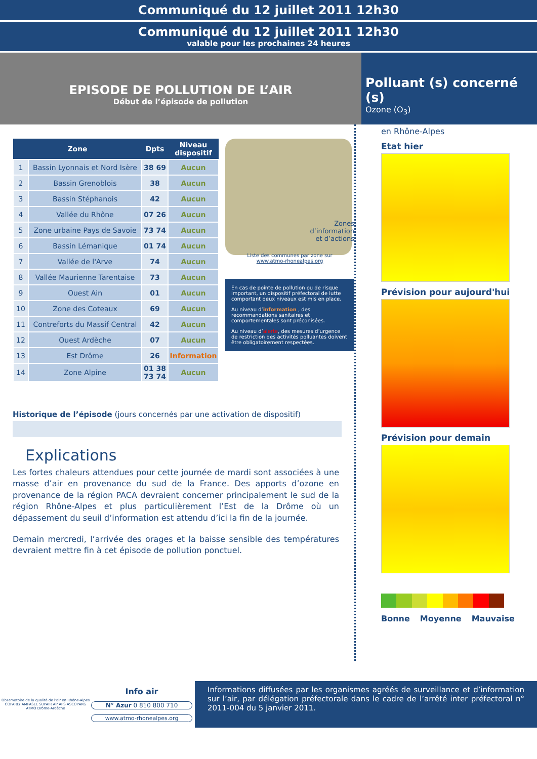Communiqué du 12 juillet 2011 12h30
Communiqué du 12 juillet 2011 12h30
valable pour les prochaines 24 heures
EPISODE DE POLLUTION DE L’AIR
Début de l’épisode de pollution
Polluant (s) concerné (s)
Ozone (O<sub>3</sub>)
| Zone | | Dpts | Niveau dispositif |
| --- | --- | --- | --- |
| 1 | Bassin Lyonnais et Nord Isère | 38 69 | Aucun |
| 2 | Bassin Grenoblois | 38 | Aucun |
| 3 | Bassin Stéphanois | 42 | Aucun |
| 4 | Vallée du Rhône | 07 26 | Aucun |
| 5 | Zone urbaine Pays de Savoie | 73 74 | Aucun |
| 6 | Bassin Lémanique | 01 74 | Aucun |
| 7 | Vallée de l'Arve | 74 | Aucun |
| 8 | Vallée Maurienne Tarentaise | 73 | Aucun |
| 9 | Ouest Ain | 01 | Aucun |
| 10 | Zone des Coteaux | 69 | Aucun |
| 11 | Contreforts du Massif Central | 42 | Aucun |
| 12 | Ouest Ardèche | 07 | Aucun |
| 13 | Est Drôme | 26 | Information |
| 14 | Zone Alpine | 01 38 73 74 | Aucun |
Zones
d’information
et d’actions
Liste des communes par zone sur
www.atmo-rhonealpes.org
En cas de pointe de pollution ou de risque important, un dispositif préfectoral de lutte comportant deux niveaux est mis en place.
Au niveau d’information , des recommandations sanitaires et comportementales sont préconisées.
Au niveau d’alerte, des mesures d’urgence de restriction des activités polluantes doivent être obligatoirement respectées.
Historique de l’épisode (jours concernés par une activation de dispositif)
Explications
Les fortes chaleurs attendues pour cette journée de mardi sont associées à une masse d’air en provenance du sud de la France. Des apports d’ozone en provenance de la région PACA devraient concerner principalement le sud de la région Rhône-Alpes et plus particulièrement l’Est de la Drôme où un dépassement du seuil d’information est attendu d’ici la fin de la journée.
Demain mercredi, l’arrivée des orages et la baisse sensible des températures devraient mettre fin à cet épisode de pollution ponctuel.
en Rhône-Alpes
Etat hier
Prévision pour aujourd'hui
Prévision pour demain
Bonne Moyenne Mauvaise
Observatoire de la qualité de l'air en Rhône-Alpes
COPARLY AMPASEL SUPAIR Air APS ASCOPARG ATMO Drôme-Ardèche
Info air
N° Azur 0 810 800 710
www.atmo-rhonealpes.org
Informations diffusées par les organismes agréés de surveillance et d’information sur l’air, par délégation préfectorale dans le cadre de l’arrêté inter préfectoral n° 2011-004 du 5 janvier 2011.